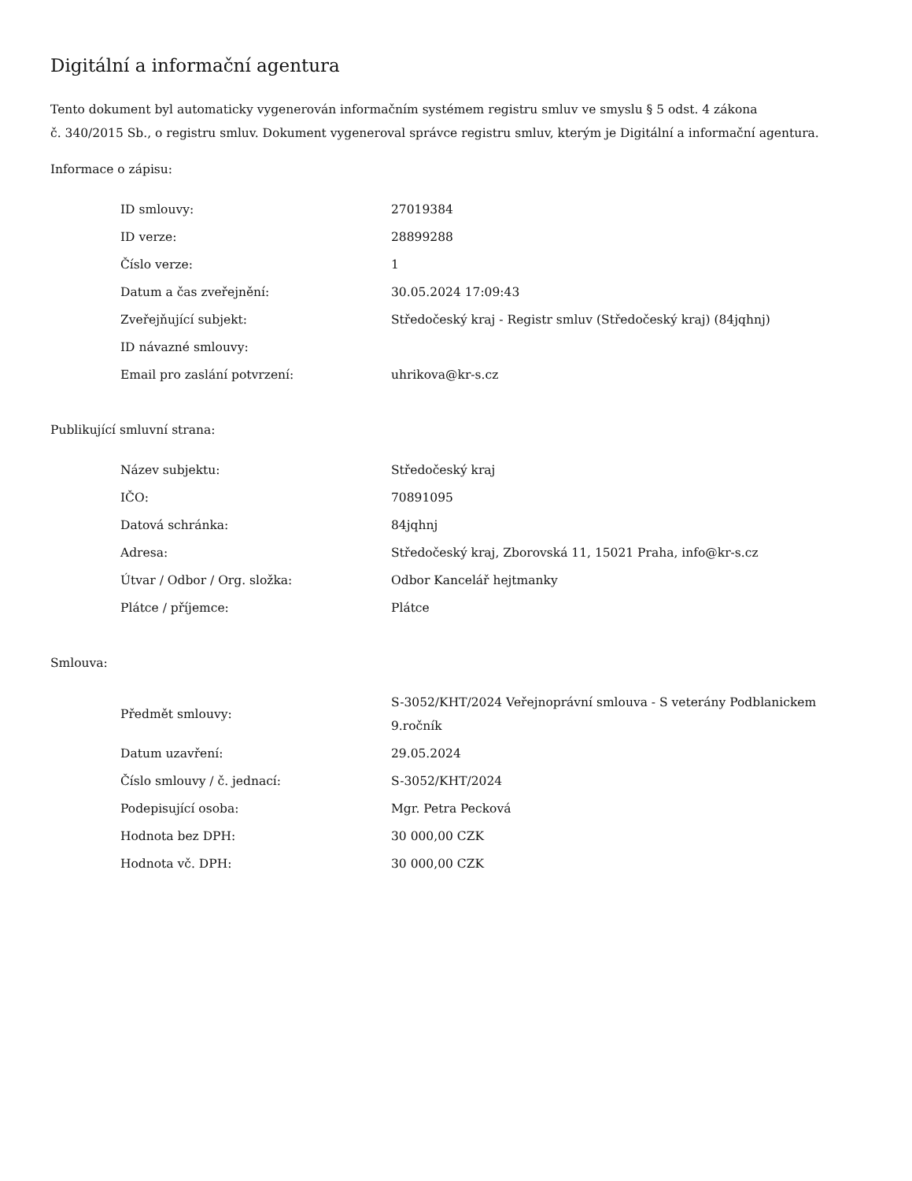Digitální a informační agentura
Tento dokument byl automaticky vygenerován informačním systémem registru smluv ve smyslu § 5 odst. 4 zákona
č. 340/2015 Sb., o registru smluv. Dokument vygeneroval správce registru smluv, kterým je Digitální a informační agentura.
Informace o zápisu:
| ID smlouvy: | 27019384 |
| ID verze: | 28899288 |
| Číslo verze: | 1 |
| Datum a čas zveřejnění: | 30.05.2024 17:09:43 |
| Zveřejňující subjekt: | Středočeský kraj - Registr smluv (Středočeský kraj) (84jqhnj) |
| ID návazné smlouvy: | |
| Email pro zaslání potvrzení: | uhrikova@kr-s.cz |
Publikující smluvní strana:
| Název subjektu: | Středočeský kraj |
| IČO: | 70891095 |
| Datová schránka: | 84jqhnj |
| Adresa: | Středočeský kraj, Zborovská 11, 15021 Praha, info@kr-s.cz |
| Útvar / Odbor / Org. složka: | Odbor Kancelář hejtmanky |
| Plátce / příjemce: | Plátce |
Smlouva:
| Předmět smlouvy: | S-3052/KHT/2024 Veřejnoprávní smlouva - S veterány Podblanickem 9.ročník |
| Datum uzavření: | 29.05.2024 |
| Číslo smlouvy / č. jednací: | S-3052/KHT/2024 |
| Podepisující osoba: | Mgr. Petra Pecková |
| Hodnota bez DPH: | 30 000,00 CZK |
| Hodnota vč. DPH: | 30 000,00 CZK |